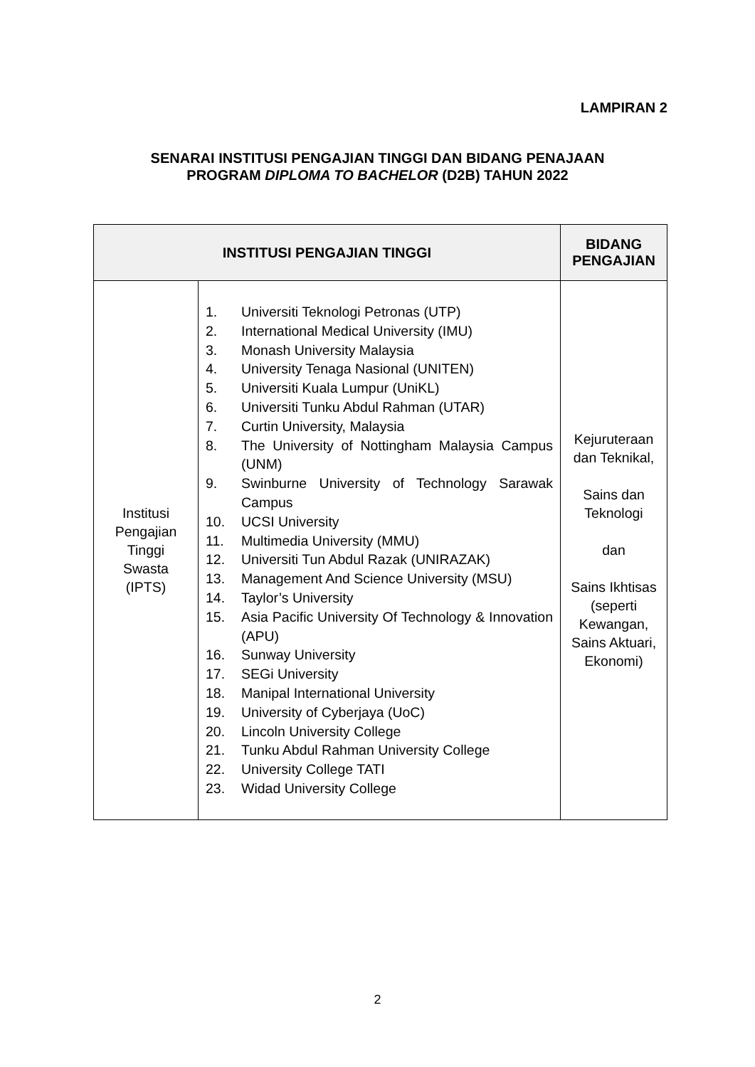LAMPIRAN 2
SENARAI INSTITUSI PENGAJIAN TINGGI DAN BIDANG PENAJAAN
PROGRAM DIPLOMA TO BACHELOR (D2B) TAHUN 2022
| INSTITUSI PENGAJIAN TINGGI | | BIDANG PENGAJIAN |
| --- | --- | --- |
| Institusi Pengajian Tinggi Swasta (IPTS) | 1. Universiti Teknologi Petronas (UTP) 2. International Medical University (IMU) 3. Monash University Malaysia 4. University Tenaga Nasional (UNITEN) 5. Universiti Kuala Lumpur (UniKL) 6. Universiti Tunku Abdul Rahman (UTAR) 7. Curtin University, Malaysia 8. The University of Nottingham Malaysia Campus (UNM) 9. Swinburne University of Technology Sarawak Campus 10. UCSI University 11. Multimedia University (MMU) 12. Universiti Tun Abdul Razak (UNIRAZAK) 13. Management And Science University (MSU) 14. Taylor’s University 15. Asia Pacific University Of Technology & Innovation (APU) 16. Sunway University 17. SEGi University 18. Manipal International University 19. University of Cyberjaya (UoC) 20. Lincoln University College 21. Tunku Abdul Rahman University College 22. University College TATI 23. Widad University College | Kejuruteraan dan Teknikal, Sains dan Teknologi dan Sains Ikhtisas (seperti Kewangan, Sains Aktuari, Ekonomi) |
2